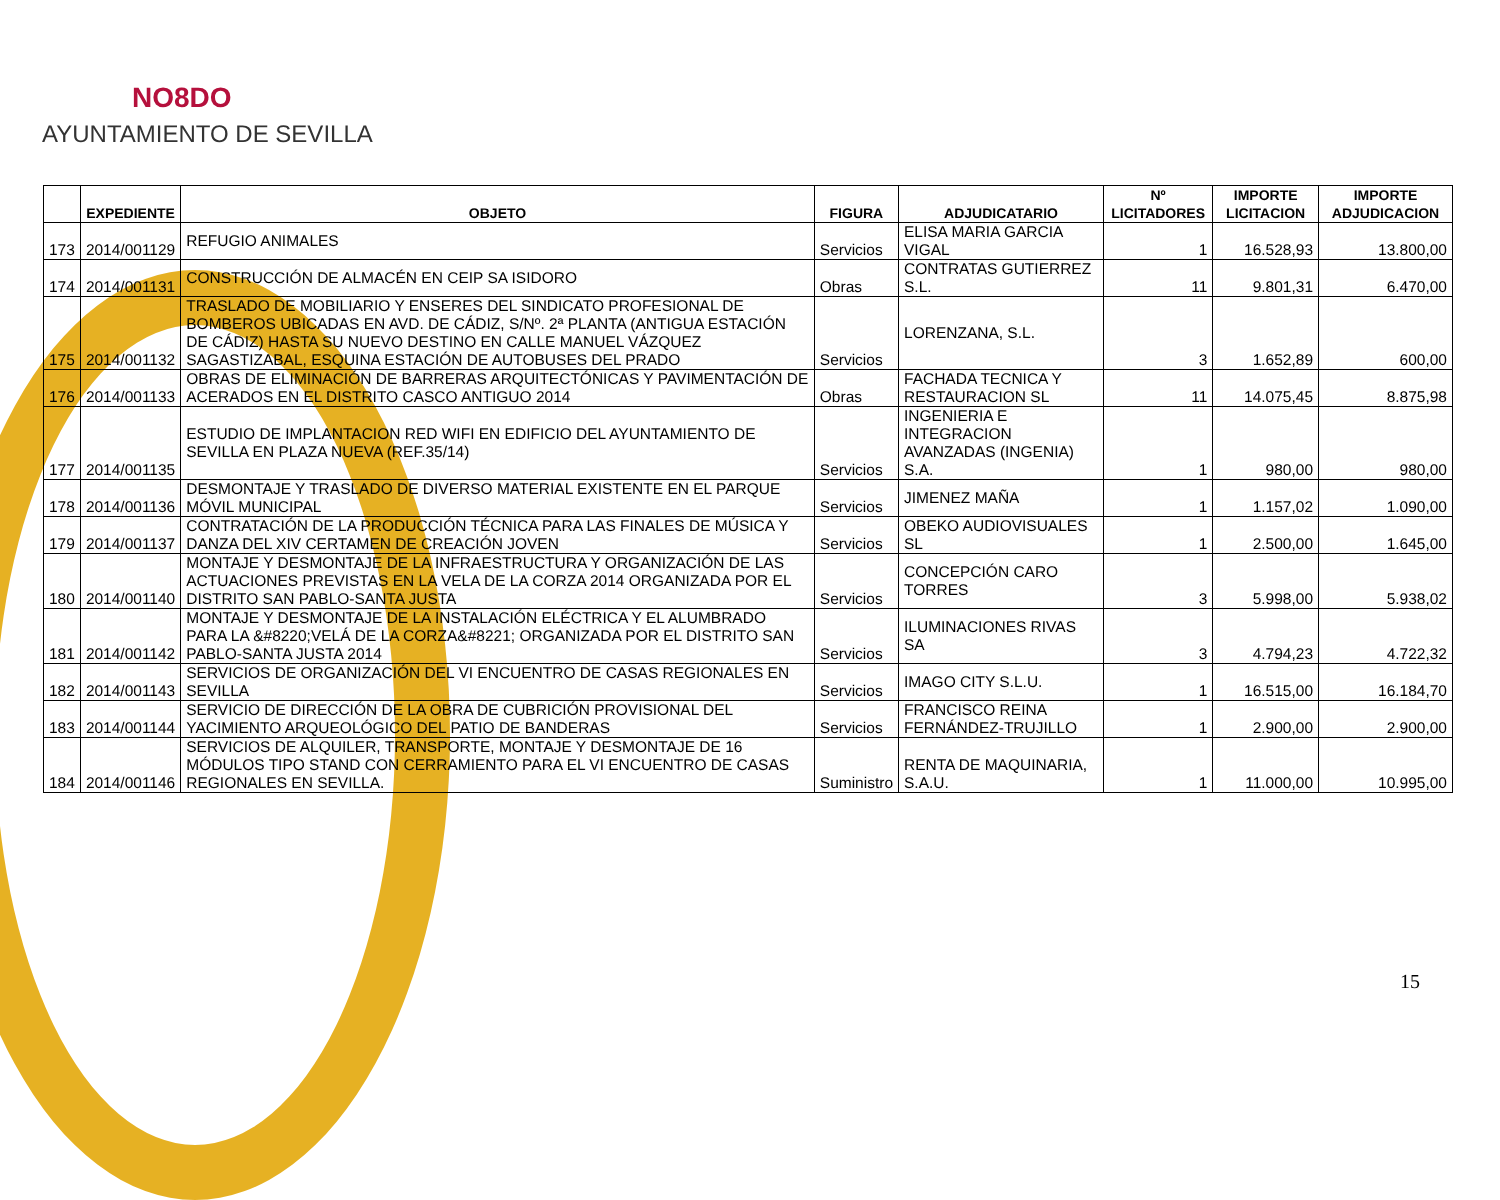NO8DO
AYUNTAMIENTO DE SEVILLA
| | EXPEDIENTE | OBJETO | FIGURA | ADJUDICATARIO | Nº LICITADORES | IMPORTE LICITACION | IMPORTE ADJUDICACION |
| --- | --- | --- | --- | --- | --- | --- | --- |
| 173 | 2014/001129 | REFUGIO ANIMALES | Servicios | ELISA MARIA GARCIA VIGAL | 1 | 16.528,93 | 13.800,00 |
| 174 | 2014/001131 | CONSTRUCCIÓN DE ALMACÉN EN CEIP SA ISIDORO | Obras | CONTRATAS GUTIERREZ S.L. | 11 | 9.801,31 | 6.470,00 |
| 175 | 2014/001132 | TRASLADO DE MOBILIARIO Y ENSERES DEL SINDICATO PROFESIONAL DE BOMBEROS UBICADAS EN AVD. DE CÁDIZ, S/Nº. 2ª PLANTA (ANTIGUA ESTACIÓN DE CÁDIZ) HASTA SU NUEVO DESTINO EN CALLE MANUEL VÁZQUEZ SAGASTIZABAL, ESQUINA ESTACIÓN DE AUTOBUSES DEL PRADO | Servicios | LORENZANA, S.L. | 3 | 1.652,89 | 600,00 |
| 176 | 2014/001133 | OBRAS DE ELIMINACIÓN DE BARRERAS ARQUITECTÓNICAS Y PAVIMENTACIÓN DE ACERADOS EN EL DISTRITO CASCO ANTIGUO 2014 | Obras | FACHADA TECNICA Y RESTAURACION SL | 11 | 14.075,45 | 8.875,98 |
| 177 | 2014/001135 | ESTUDIO DE IMPLANTACION RED WIFI EN EDIFICIO DEL AYUNTAMIENTO DE SEVILLA EN PLAZA NUEVA (REF.35/14) | Servicios | INGENIERIA E INTEGRACION AVANZADAS (INGENIA) S.A. | 1 | 980,00 | 980,00 |
| 178 | 2014/001136 | DESMONTAJE Y TRASLADO DE DIVERSO MATERIAL EXISTENTE EN EL PARQUE MÓVIL MUNICIPAL | Servicios | JIMENEZ MAÑA | 1 | 1.157,02 | 1.090,00 |
| 179 | 2014/001137 | CONTRATACIÓN DE LA PRODUCCIÓN TÉCNICA PARA LAS FINALES DE MÚSICA Y DANZA DEL XIV CERTAMEN DE CREACIÓN JOVEN | Servicios | OBEKO AUDIOVISUALES SL | 1 | 2.500,00 | 1.645,00 |
| 180 | 2014/001140 | MONTAJE Y DESMONTAJE DE LA INFRAESTRUCTURA Y ORGANIZACIÓN DE LAS ACTUACIONES PREVISTAS EN LA VELA DE LA CORZA 2014 ORGANIZADA POR EL DISTRITO SAN PABLO-SANTA JUSTA | Servicios | CONCEPCIÓN CARO TORRES | 3 | 5.998,00 | 5.938,02 |
| 181 | 2014/001142 | MONTAJE Y DESMONTAJE DE LA INSTALACIÓN ELÉCTRICA Y EL ALUMBRADO PARA LA &#8220;VELÁ DE LA CORZA&#8221; ORGANIZADA POR EL DISTRITO SAN PABLO-SANTA JUSTA 2014 | Servicios | ILUMINACIONES RIVAS SA | 3 | 4.794,23 | 4.722,32 |
| 182 | 2014/001143 | SERVICIOS DE ORGANIZACIÓN DEL VI ENCUENTRO DE CASAS REGIONALES EN SEVILLA | Servicios | IMAGO CITY S.L.U. | 1 | 16.515,00 | 16.184,70 |
| 183 | 2014/001144 | SERVICIO DE DIRECCIÓN DE LA OBRA DE CUBRICIÓN PROVISIONAL DEL YACIMIENTO ARQUEOLÓGICO DEL PATIO DE BANDERAS | Servicios | FRANCISCO REINA FERNÁNDEZ-TRUJILLO | 1 | 2.900,00 | 2.900,00 |
| 184 | 2014/001146 | SERVICIOS DE ALQUILER, TRANSPORTE, MONTAJE Y DESMONTAJE DE 16 MÓDULOS TIPO STAND CON CERRAMIENTO PARA EL VI ENCUENTRO DE CASAS REGIONALES EN SEVILLA. | Suministro | RENTA DE MAQUINARIA, S.A.U. | 1 | 11.000,00 | 10.995,00 |
15